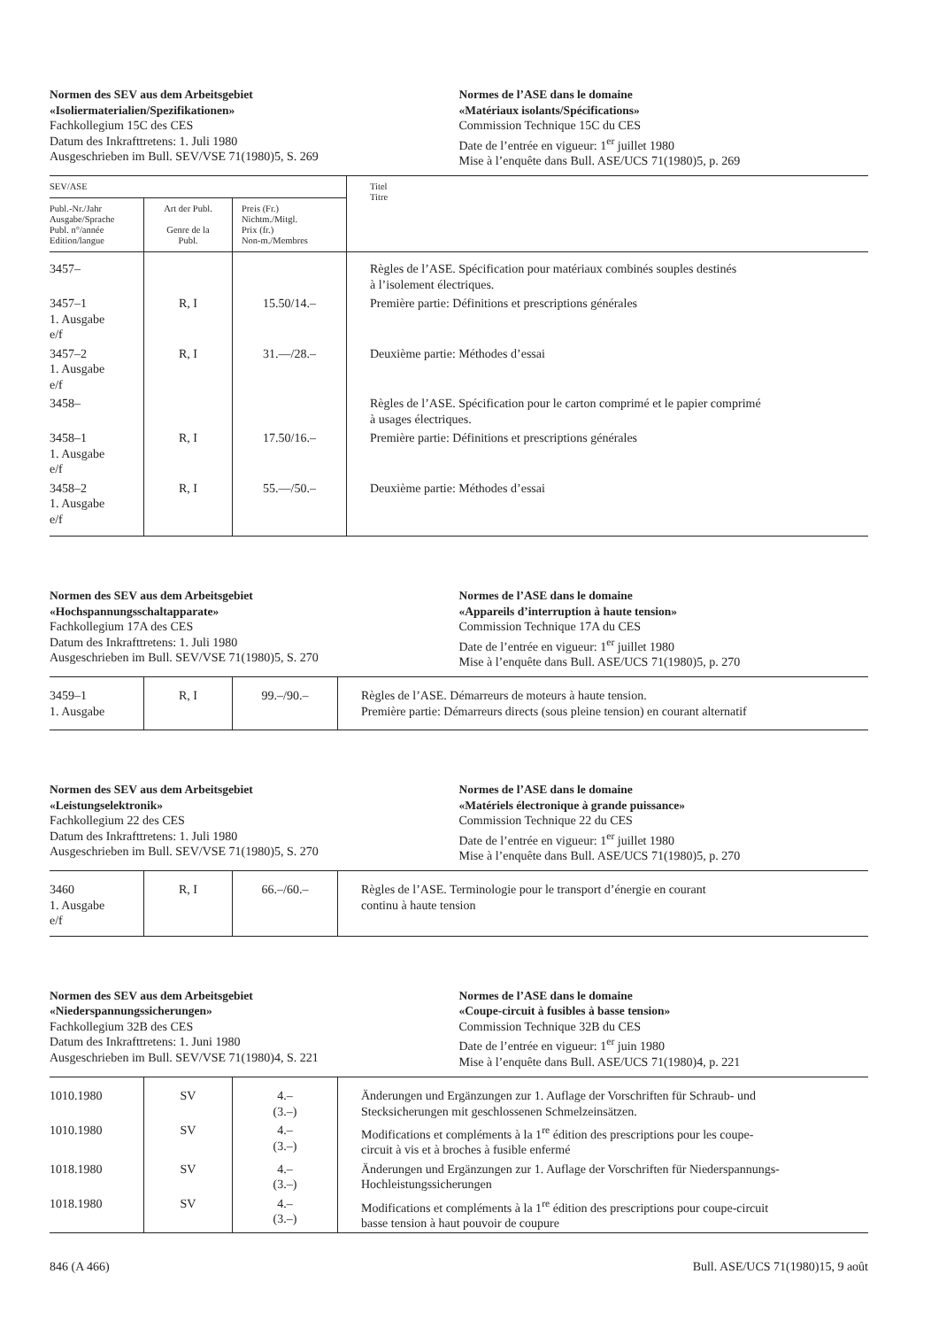Normen des SEV aus dem Arbeitsgebiet
«Isoliermaterialien/Spezifikationen»
Fachkollegium 15C des CES
Datum des Inkrafttretens: 1. Juli 1980
Ausgeschrieben im Bull. SEV/VSE 71(1980)5, S. 269
Normes de l’ASE dans le domaine
«Matériaux isolants/Spécifications»
Commission Technique 15C du CES
Date de l’entrée en vigueur: 1<sup>er</sup> juillet 1980
Mise à l’enquête dans Bull. ASE/UCS 71(1980)5, p. 269
| SEV/ASE | | | Titel Titre |
| --- | --- | --- | --- |
| Publ.-Nr./Jahr Ausgabe/Sprache Publ. n°/année Edition/langue | Art der Publ. Genre de la Publ. | Preis (Fr.) Nichtm./Mitgl. Prix (fr.) Non-m./Membres | |
| 3457– | | | Règles de l’ASE. Spécification pour matériaux combinés souples destinés à l’isolement électriques. |
| 3457–1 1. Ausgabe e/f | R, I | 15.50/14.– | Première partie: Définitions et prescriptions générales |
| 3457–2 1. Ausgabe e/f | R, I | 31.—/28.– | Deuxième partie: Méthodes d’essai |
| 3458– | | | Règles de l’ASE. Spécification pour le carton comprimé et le papier comprimé à usages électriques. |
| 3458–1 1. Ausgabe e/f | R, I | 17.50/16.– | Première partie: Définitions et prescriptions générales |
| 3458–2 1. Ausgabe e/f | R, I | 55.—/50.– | Deuxième partie: Méthodes d’essai |
Normen des SEV aus dem Arbeitsgebiet
«Hochspannungsschaltapparate»
Fachkollegium 17A des CES
Datum des Inkrafttretens: 1. Juli 1980
Ausgeschrieben im Bull. SEV/VSE 71(1980)5, S. 270
Normes de l’ASE dans le domaine
«Appareils d’interruption à haute tension»
Commission Technique 17A du CES
Date de l’entrée en vigueur: 1<sup>er</sup> juillet 1980
Mise à l’enquête dans Bull. ASE/UCS 71(1980)5, p. 270
| 3459–1 1. Ausgabe | R, I | 99.–/90.– | Règles de l’ASE. Démarreurs de moteurs à haute tension. Première partie: Démarreurs directs (sous pleine tension) en courant alternatif |
Normen des SEV aus dem Arbeitsgebiet
«Leistungselektronik»
Fachkollegium 22 des CES
Datum des Inkrafttretens: 1. Juli 1980
Ausgeschrieben im Bull. SEV/VSE 71(1980)5, S. 270
Normes de l’ASE dans le domaine
«Matériels électronique à grande puissance»
Commission Technique 22 du CES
Date de l’entrée en vigueur: 1<sup>er</sup> juillet 1980
Mise à l’enquête dans Bull. ASE/UCS 71(1980)5, p. 270
| 3460 1. Ausgabe e/f | R, I | 66.–/60.– | Règles de l’ASE. Terminologie pour le transport d’énergie en courant continu à haute tension |
Normen des SEV aus dem Arbeitsgebiet
«Niederspannungssicherungen»
Fachkollegium 32B des CES
Datum des Inkrafttretens: 1. Juni 1980
Ausgeschrieben im Bull. SEV/VSE 71(1980)4, S. 221
Normes de l’ASE dans le domaine
«Coupe-circuit à fusibles à basse tension»
Commission Technique 32B du CES
Date de l’entrée en vigueur: 1<sup>er</sup> juin 1980
Mise à l’enquête dans Bull. ASE/UCS 71(1980)4, p. 221
| 1010.1980 | SV | 4.– (3.–) | Änderungen und Ergänzungen zur 1. Auflage der Vorschriften für Schraub- und Stecksicherungen mit geschlossenen Schmelzeinsätzen. |
| 1010.1980 | SV | 4.– (3.–) | Modifications et compléments à la 1<sup>re</sup> édition des prescriptions pour les coupe- circuit à vis et à broches à fusible enfermé |
| 1018.1980 | SV | 4.– (3.–) | Änderungen und Ergänzungen zur 1. Auflage der Vorschriften für Niederspannungs- Hochleistungssicherungen |
| 1018.1980 | SV | 4.– (3.–) | Modifications et compléments à la 1<sup>re</sup> édition des prescriptions pour coupe-circuit basse tension à haut pouvoir de coupure |
846 (A 466) Bull. ASE/UCS 71(1980)15, 9 août